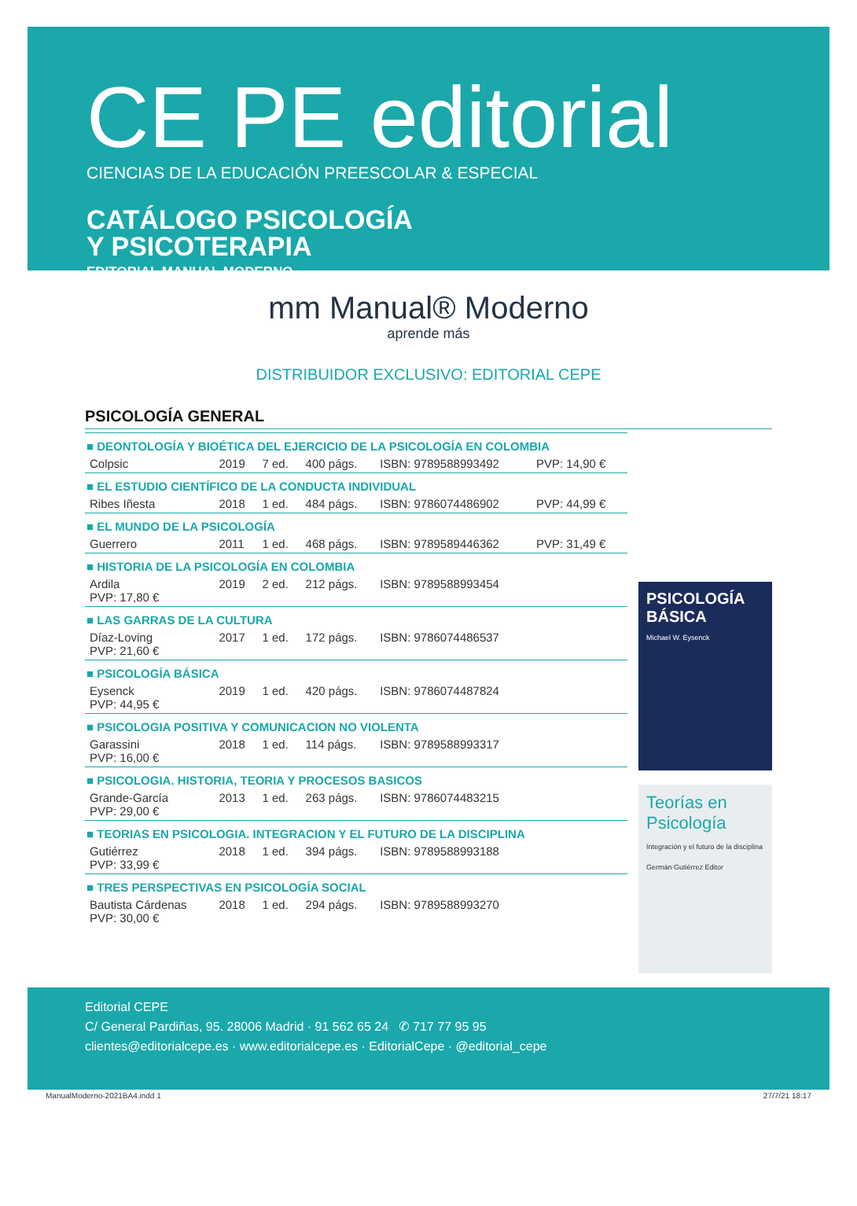CE PE editorial
CIENCIAS DE LA EDUCACIÓN PREESCOLAR & ESPECIAL
CATÁLOGO PSICOLOGÍA
Y PSICOTERAPIA
EDITORIAL MANUAL MODERNO
mm Manual® Moderno
aprende más
DISTRIBUIDOR EXCLUSIVO: EDITORIAL CEPE
PSICOLOGÍA GENERAL
| ■ DEONTOLOGÍA Y BIOÉTICA DEL EJERCICIO DE LA PSICOLOGÍA EN COLOMBIA | | | | | |
| --- | --- | --- | --- | --- | --- |
| Colpsic | 2019 | 7 ed. | 400 págs. | ISBN: 9789588993492 | PVP: 14,90 € |
| ■ EL ESTUDIO CIENTÍFICO DE LA CONDUCTA INDIVIDUAL | | | | | |
| Ribes Iñesta | 2018 | 1 ed. | 484 págs. | ISBN: 9786074486902 | PVP: 44,99 € |
| ■ EL MUNDO DE LA PSICOLOGÍA | | | | | |
| Guerrero | 2011 | 1 ed. | 468 págs. | ISBN: 9789589446362 | PVP: 31,49 € |
| ■ HISTORIA DE LA PSICOLOGÍA EN COLOMBIA | | | | | |
| Ardila PVP: 17,80 € | 2019 | 2 ed. | 212 págs. | ISBN: 9789588993454 | |
| ■ LAS GARRAS DE LA CULTURA | | | | | |
| Díaz-Loving PVP: 21,60 € | 2017 | 1 ed. | 172 págs. | ISBN: 9786074486537 | |
| ■ PSICOLOGÍA BÁSICA | | | | | |
| Eysenck PVP: 44,95 € | 2019 | 1 ed. | 420 págs. | ISBN: 9786074487824 | |
| ■ PSICOLOGIA POSITIVA Y COMUNICACION NO VIOLENTA | | | | | |
| Garassini PVP: 16,00 € | 2018 | 1 ed. | 114 págs. | ISBN: 9789588993317 | |
| ■ PSICOLOGIA. HISTORIA, TEORIA Y PROCESOS BASICOS | | | | | |
| Grande-García PVP: 29,00 € | 2013 | 1 ed. | 263 págs. | ISBN: 9786074483215 | |
| ■ TEORIAS EN PSICOLOGIA. INTEGRACION Y EL FUTURO DE LA DISCIPLINA | | | | | |
| Gutiérrez PVP: 33,99 € | 2018 | 1 ed. | 394 págs. | ISBN: 9789588993188 | |
| ■ TRES PERSPECTIVAS EN PSICOLOGÍA SOCIAL | | | | | |
| Bautista Cárdenas PVP: 30,00 € | 2018 | 1 ed. | 294 págs. | ISBN: 9789588993270 | |
PSICOLOGÍA
BÁSICA
Michael W. Eysenck
Teorías en Psicología
Integración y el futuro de la disciplina
Germán Gutiérrez Editor
Editorial CEPE
C/ General Pardiñas, 95. 28006 Madrid · 91 562 65 24 ✆ 717 77 95 95
clientes@editorialcepe.es · www.editorialcepe.es · EditorialCepe · @editorial_cepe
ManualModerno-2021BA4.indd 1 27/7/21 18:17